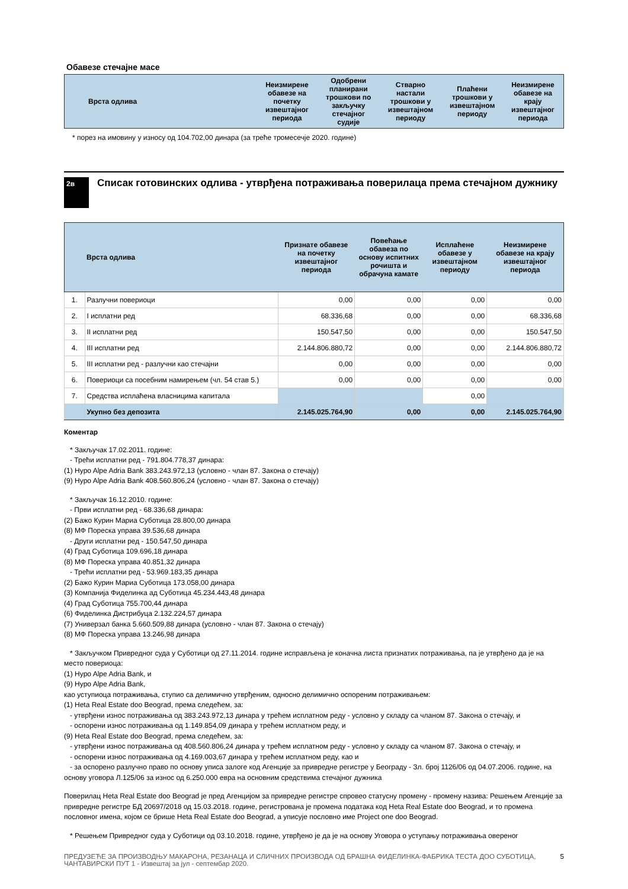Обавезе стечајне масе
| Врста одлива | Неизмирене обавезе на почетку извештајног периода | Одобрени планирани трошкови по закључку стечајног судије | Стварно настали трошкови у извештајном периоду | Плаћени трошкови у извештајном периоду | Неизмирене обавезе на крају извештајног периода |
| --- | --- | --- | --- | --- | --- |
* порез на имовину у износу од 104.702,00 динара (за треће тромесечје 2020. године)
2в Списак готовинских одлива - утврђена потраживања поверилаца према стечајном дужнику
| | Врста одлива | Признате обавезе на почетку извештајног периода | Повећање обавеза по основу испитних рочишта и обрачуна камате | Исплаћене обавезе у извештајном периоду | Неизмирене обавезе на крају извештајног периода |
| --- | --- | --- | --- | --- | --- |
| 1. | Разлучни повериоци | 0,00 | 0,00 | 0,00 | 0,00 |
| 2. | I исплатни ред | 68.336,68 | 0,00 | 0,00 | 68.336,68 |
| 3. | II исплатни ред | 150.547,50 | 0,00 | 0,00 | 150.547,50 |
| 4. | III исплатни ред | 2.144.806.880,72 | 0,00 | 0,00 | 2.144.806.880,72 |
| 5. | III исплатни ред - разлучни као стечајни | 0,00 | 0,00 | 0,00 | 0,00 |
| 6. | Повериоци са посебним намирењем (чл. 54 став 5.) | 0,00 | 0,00 | 0,00 | 0,00 |
| 7. | Средства исплаћена власницима капитала | | | 0,00 | |
| | Укупно без депозита | 2.145.025.764,90 | 0,00 | 0,00 | 2.145.025.764,90 |
Коментар
* Закључак 17.02.2011. године:
- Трећи исплатни ред - 791.804.778,37 динара:
(1) Hypo Alpe Adria Bank 383.243.972,13 (условно - члан 87. Закона о стечају)
(9) Hypo Alpe Adria Bank 408.560.806,24 (условно - члан 87. Закона о стечају)
* Закључак 16.12.2010. године:
- Први исплатни ред - 68.336,68 динара:
(2) Бажо Курин Мариа Суботица 28.800,00 динара
(8) МФ Пореска управа 39.536,68 динара
- Други исплатни ред - 150.547,50 динара
(4) Град Суботица 109.696,18 динара
(8) МФ Пореска управа 40.851,32 динара
- Трећи исплатни ред - 53.969.183,35 динара
(2) Бажо Курин Мариа Суботица 173.058,00 динара
(3) Компанија Фиделинка ад Суботица 45.234.443,48 динара
(4) Град Суботица 755.700,44 динара
(6) Фиделинка Дистрибуца 2.132.224,57 динара
(7) Универзал банка 5.660.509,88 динара (условно - члан 87. Закона о стечају)
(8) МФ Пореска управа 13.246,98 динара
* Закључком Привредног суда у Суботици од 27.11.2014. године исправљена је коначна листа признатих потраживања, па је утврђено да је на место повериоца:
(1) Hypo Alpe Adria Bank, и
(9) Hypo Alpe Adria Bank,
као уступиоца потраживања, ступио са делимично утврђеним, односно делимично оспореним потраживањем:
(1) Heta Real Estate doo Beograd, према следећем, за:
- утврђени износ потраживања од 383.243.972,13 динара у трећем исплатном реду - условно у складу са чланом 87. Закона о стечају, и
- оспорени износ потраживања од 1.149.854,09 динара у трећем исплатном реду, и
(9) Heta Real Estate doo Beograd, према следећем, за:
- утврђени износ потраживања од 408.560.806,24 динара у трећем исплатном реду - условно у складу са чланом 87. Закона о стечају, и
- оспорени износ потраживања од 4.169.003,67 динара у трећем исплатном реду, као и
- за оспорено разлучно право по основу уписа залоге код Агенције за привредне регистре у Београду - Зл. број 1126/06 од 04.07.2006. године, на основу уговора Л.125/06 за износ од 6.250.000 евра на основним средствима стечајног дужника
Поверилац Heta Real Estate doo Beograd је пред Агенцијом за привредне регистре спровео статусну промену - промену назива: Решењем Агенције за привредне регистре БД 20697/2018 од 15.03.2018. године, регистрована је промена података код Heta Real Estate doo Beograd, и то промена пословног имена, којом се брише Heta Real Estate doo Beograd, а уписује пословно име Project one doo Beograd.
* Решењем Привредног суда у Суботици од 03.10.2018. године, утврђено је да је на основу Уговора о уступању потраживања овереног
ПРЕДУЗЕЋЕ ЗА ПРОИЗВОДЊУ МАКАРОНА, РЕЗАНАЦА И СЛИЧНИХ ПРОИЗВОДА ОД БРАШНА ФИДЕЛИНКА-ФАБРИКА ТЕСТА ДОО СУБОТИЦА, ЧАНТАВИРСКИ ПУТ 1 - Извештај за јул - септембар 2020. 5